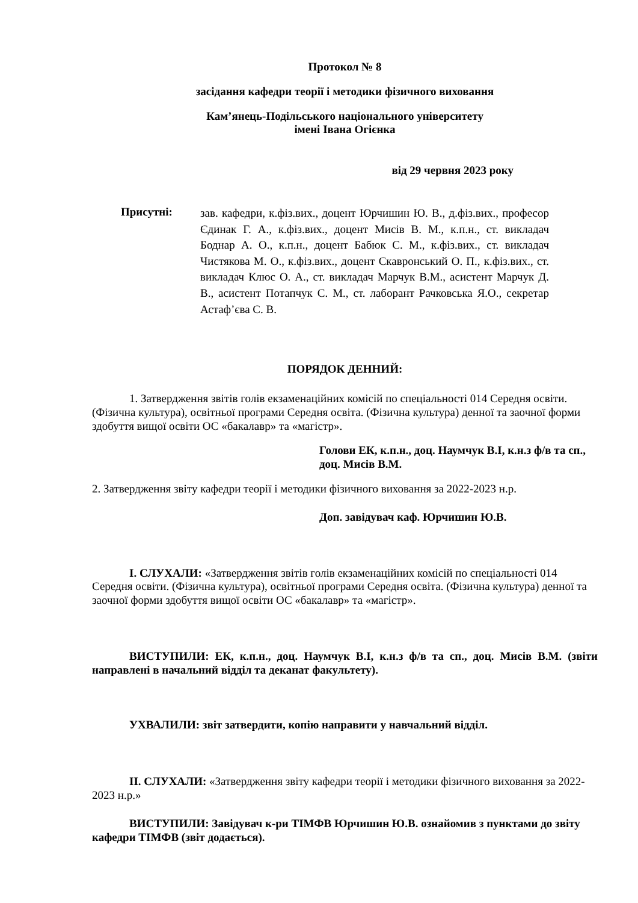Протокол № 8
засідання кафедри теорії і методики фізичного виховання
Кам’янець-Подільського національного університету
імені Івана Огієнка
від 29 червня 2023 року
Присутні:
зав. кафедри, к.фіз.вих., доцент Юрчишин Ю. В., д.фіз.вих., професор Єдинак Г. А., к.фіз.вих., доцент Мисів В. М., к.п.н., ст. викладач Боднар А. О., к.п.н., доцент Бабюк С. М., к.фіз.вих., ст. викладач Чистякова М. О., к.фіз.вих., доцент Скавронський О. П., к.фіз.вих., ст. викладач Клюс О. А., ст. викладач Марчук В.М., асистент Марчук Д. В., асистент Потапчук С. М., ст. лаборант Рачковська Я.О., секретар Астаф’єва С. В.
ПОРЯДОК ДЕННИЙ:
1. Затвердження звітів голів екзаменаційних комісій по спеціальності 014 Середня освіти. (Фізична культура), освітньої програми Середня освіта. (Фізична культура) денної та заочної форми здобуття вищої освіти ОС «бакалавр» та «магістр».
Голови ЕК, к.п.н., доц. Наумчук В.І, к.н.з ф/в та сп., доц. Мисів В.М.
2. Затвердження звіту кафедри теорії і методики фізичного виховання за 2022-2023 н.р.
Доп. завідувач каф. Юрчишин Ю.В.
I. СЛУХАЛИ: «Затвердження звітів голів екзаменаційних комісій по спеціальності 014 Середня освіти. (Фізична культура), освітньої програми Середня освіта. (Фізична культура) денної та заочної форми здобуття вищої освіти ОС «бакалавр» та «магістр».
ВИСТУПИЛИ: ЕК, к.п.н., доц. Наумчук В.І, к.н.з ф/в та сп., доц. Мисів В.М. (звіти направлені в начальний відділ та деканат факультету).
УХВАЛИЛИ: звіт затвердити, копію направити у навчальний відділ.
II. СЛУХАЛИ: «Затвердження звіту кафедри теорії і методики фізичного виховання за 2022-2023 н.р.»
ВИСТУПИЛИ: Завідувач к-ри ТІМФВ Юрчишин Ю.В. ознайомив з пунктами до звіту кафедри ТІМФВ (звіт додається).